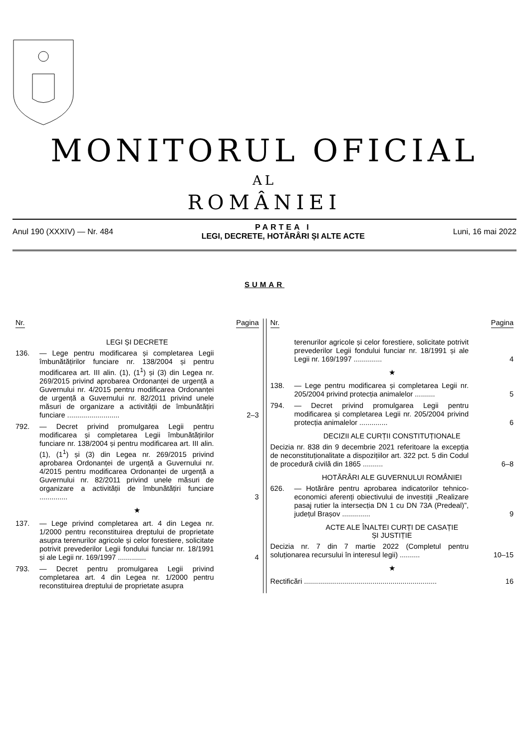MONITORUL OFICIAL
AL
ROMÂNIEI
Anul 190 (XXXIV) — Nr. 484
PARTEA I
LEGI, DECRETE, HOTĂRÂRI ȘI ALTE ACTE
Luni, 16 mai 2022
SUMAR
Nr. Pagina
LEGI ȘI DECRETE
136. — Lege pentru modificarea și completarea Legii îmbunătățirilor funciare nr. 138/2004 și pentru modificarea art. III alin. (1), (1<sup>1</sup>) și (3) din Legea nr. 269/2015 privind aprobarea Ordonanței de urgență a Guvernului nr. 4/2015 pentru modificarea Ordonanței de urgență a Guvernului nr. 82/2011 privind unele măsuri de organizare a activității de îmbunătățiri funciare ..........................
2–3
792. — Decret privind promulgarea Legii pentru modificarea și completarea Legii îmbunătățirilor funciare nr. 138/2004 și pentru modificarea art. III alin. (1), (1<sup>1</sup>) și (3) din Legea nr. 269/2015 privind aprobarea Ordonanței de urgență a Guvernului nr. 4/2015 pentru modificarea Ordonanței de urgență a Guvernului nr. 82/2011 privind unele măsuri de organizare a activității de îmbunătățiri funciare ..............
3
★
137. — Lege privind completarea art. 4 din Legea nr. 1/2000 pentru reconstituirea dreptului de proprietate asupra terenurilor agricole și celor forestiere, solicitate potrivit prevederilor Legii fondului funciar nr. 18/1991 și ale Legii nr. 169/1997 ..............
4
793. — Decret pentru promulgarea Legii privind completarea art. 4 din Legea nr. 1/2000 pentru reconstituirea dreptului de proprietate asupra
Nr. Pagina
terenurilor agricole și celor forestiere, solicitate potrivit prevederilor Legii fondului funciar nr. 18/1991 și ale Legii nr. 169/1997 ..............
4
★
138. — Lege pentru modificarea și completarea Legii nr. 205/2004 privind protecția animalelor ..........
5
794. — Decret privind promulgarea Legii pentru modificarea și completarea Legii nr. 205/2004 privind protecția animalelor ..............
6
DECIZII ALE CURȚII CONSTITUȚIONALE
Decizia nr. 838 din 9 decembrie 2021 referitoare la excepția de neconstituționalitate a dispozițiilor art. 322 pct. 5 din Codul de procedură civilă din 1865 ..........
6–8
HOTĂRÂRI ALE GUVERNULUI ROMÂNIEI
626. — Hotărâre pentru aprobarea indicatorilor tehnico-economici aferenți obiectivului de investiții „Realizare pasaj rutier la intersecția DN 1 cu DN 73A (Predeal)”, județul Brașov ..............
9
ACTE ALE ÎNALTEI CURȚI DE CASAȚIE
ȘI JUSTIȚIE
Decizia nr. 7 din 7 martie 2022 (Completul pentru soluționarea recursului în interesul legii) ..........
10–15
★
Rectificări ..................................................................
16